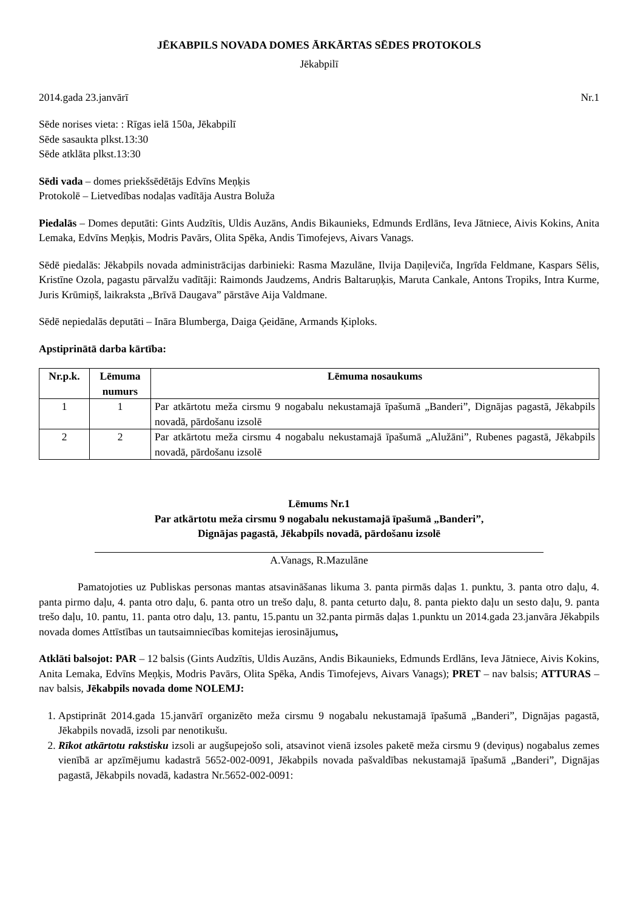JĒKABPILS NOVADA DOMES ĀRKĀRTAS SĒDES PROTOKOLS
Jēkabpilī
2014.gada 23.janvārī Nr.1
Sēde norises vieta: : Rīgas ielā 150a, Jēkabpilī
Sēde sasaukta plkst.13:30
Sēde atklāta plkst.13:30
Sēdi vada – domes priekšsēdētājs Edvīns Meņķis
Protokolē – Lietvedības nodaļas vadītāja Austra Boluža
Piedalās – Domes deputāti: Gints Audzītis, Uldis Auzāns, Andis Bikaunieks, Edmunds Erdlāns, Ieva Jātniece, Aivis Kokins, Anita Lemaka, Edvīns Meņķis, Modris Pavārs, Olita Spēka, Andis Timofejevs, Aivars Vanags.
Sēdē piedalās: Jēkabpils novada administrācijas darbinieki: Rasma Mazulāne, Ilvija Daņiļeviča, Ingrīda Feldmane, Kaspars Sēlis, Kristīne Ozola, pagastu pārvalžu vadītāji: Raimonds Jaudzems, Andris Baltaruņķis, Maruta Cankale, Antons Tropiks, Intra Kurme, Juris Krūmiņš, laikraksta „Brīvā Daugava” pārstāve Aija Valdmane.
Sēdē nepiedalās deputāti – Ināra Blumberga, Daiga Ģeidāne, Armands Ķiploks.
Apstiprinātā darba kārtība:
| Nr.p.k. | Lēmuma numurs | Lēmuma nosaukums |
| --- | --- | --- |
| 1 | 1 | Par atkārtotu meža cirsmu 9 nogabalu nekustamajā īpašumā „Banderi”, Dignājas pagastā, Jēkabpils novadā, pārdošanu izsolē |
| 2 | 2 | Par atkārtotu meža cirsmu 4 nogabalu nekustamajā īpašumā „Alužāni”, Rubenes pagastā, Jēkabpils novadā, pārdošanu izsolē |
Lēmums Nr.1
Par atkārtotu meža cirsmu 9 nogabalu nekustamajā īpašumā „Banderi”,
Dignājas pagastā, Jēkabpils novadā, pārdošanu izsolē
A.Vanags, R.Mazulāne
Pamatojoties uz Publiskas personas mantas atsavināšanas likuma 3. panta pirmās daļas 1. punktu, 3. panta otro daļu, 4. panta pirmo daļu, 4. panta otro daļu, 6. panta otro un trešo daļu, 8. panta ceturto daļu, 8. panta piekto daļu un sesto daļu, 9. panta trešo daļu, 10. pantu, 11. panta otro daļu, 13. pantu, 15.pantu un 32.panta pirmās daļas 1.punktu un 2014.gada 23.janvāra Jēkabpils novada domes Attīstības un tautsaimniecības komitejas ierosinājumus,
Atklāti balsojot: PAR – 12 balsis (Gints Audzītis, Uldis Auzāns, Andis Bikaunieks, Edmunds Erdlāns, Ieva Jātniece, Aivis Kokins, Anita Lemaka, Edvīns Meņķis, Modris Pavārs, Olita Spēka, Andis Timofejevs, Aivars Vanags); PRET – nav balsis; ATTURAS – nav balsis, Jēkabpils novada dome NOLEMJ:
1. Apstiprināt 2014.gada 15.janvārī organizēto meža cirsmu 9 nogabalu nekustamajā īpašumā „Banderi”, Dignājas pagastā, Jēkabpils novadā, izsoli par nenotikušu.
2. Rīkot atkārtotu rakstisku izsoli ar augšupejošo soli, atsavinot vienā izsoles paketē meža cirsmu 9 (deviņus) nogabalus zemes vienībā ar apzīmējumu kadastrā 5652-002-0091, Jēkabpils novada pašvaldības nekustamajā īpašumā „Banderi”, Dignājas pagastā, Jēkabpils novadā, kadastra Nr.5652-002-0091: